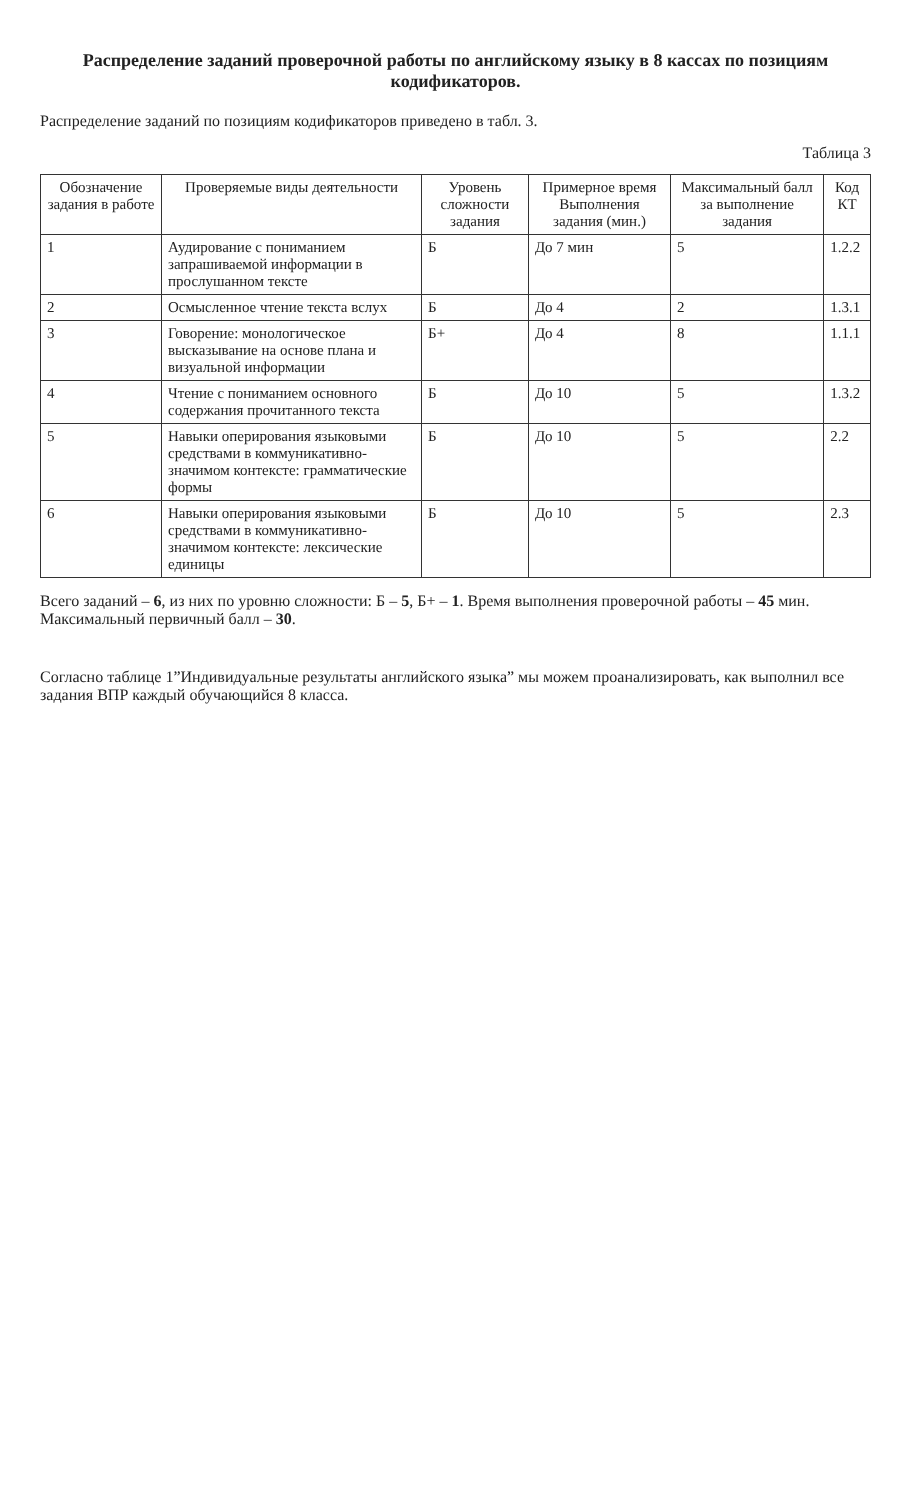Распределение заданий проверочной работы по английскому языку в 8 кассах по позициям кодификаторов.
Распределение заданий по позициям кодификаторов приведено в табл. 3.
Таблица 3
| Обозначение задания в работе | Проверяемые виды деятельности | Уровень сложности задания | Примерное время Выполнения задания (мин.) | Максимальный балл за выполнение задания | Код КТ |
| --- | --- | --- | --- | --- | --- |
| 1 | Аудирование с пониманием запрашиваемой информации в прослушанном тексте | Б | До 7 мин | 5 | 1.2.2 |
| 2 | Осмысленное чтение текста вслух | Б | До 4 | 2 | 1.3.1 |
| 3 | Говорение: монологическое высказывание на основе плана и визуальной информации | Б+ | До 4 | 8 | 1.1.1 |
| 4 | Чтение с пониманием основного содержания прочитанного текста | Б | До 10 | 5 | 1.3.2 |
| 5 | Навыки оперирования языковыми средствами в коммуникативно-значимом контексте: грамматические формы | Б | До 10 | 5 | 2.2 |
| 6 | Навыки оперирования языковыми средствами в коммуникативно-значимом контексте: лексические единицы | Б | До 10 | 5 | 2.3 |
Всего заданий – 6, из них по уровню сложности: Б – 5, Б+ – 1. Время выполнения проверочной работы – 45 мин. Максимальный первичный балл – 30.
Согласно таблице 1”Индивидуальные результаты английского языка” мы можем проанализировать, как выполнил все задания ВПР каждый обучающийся 8 класса.